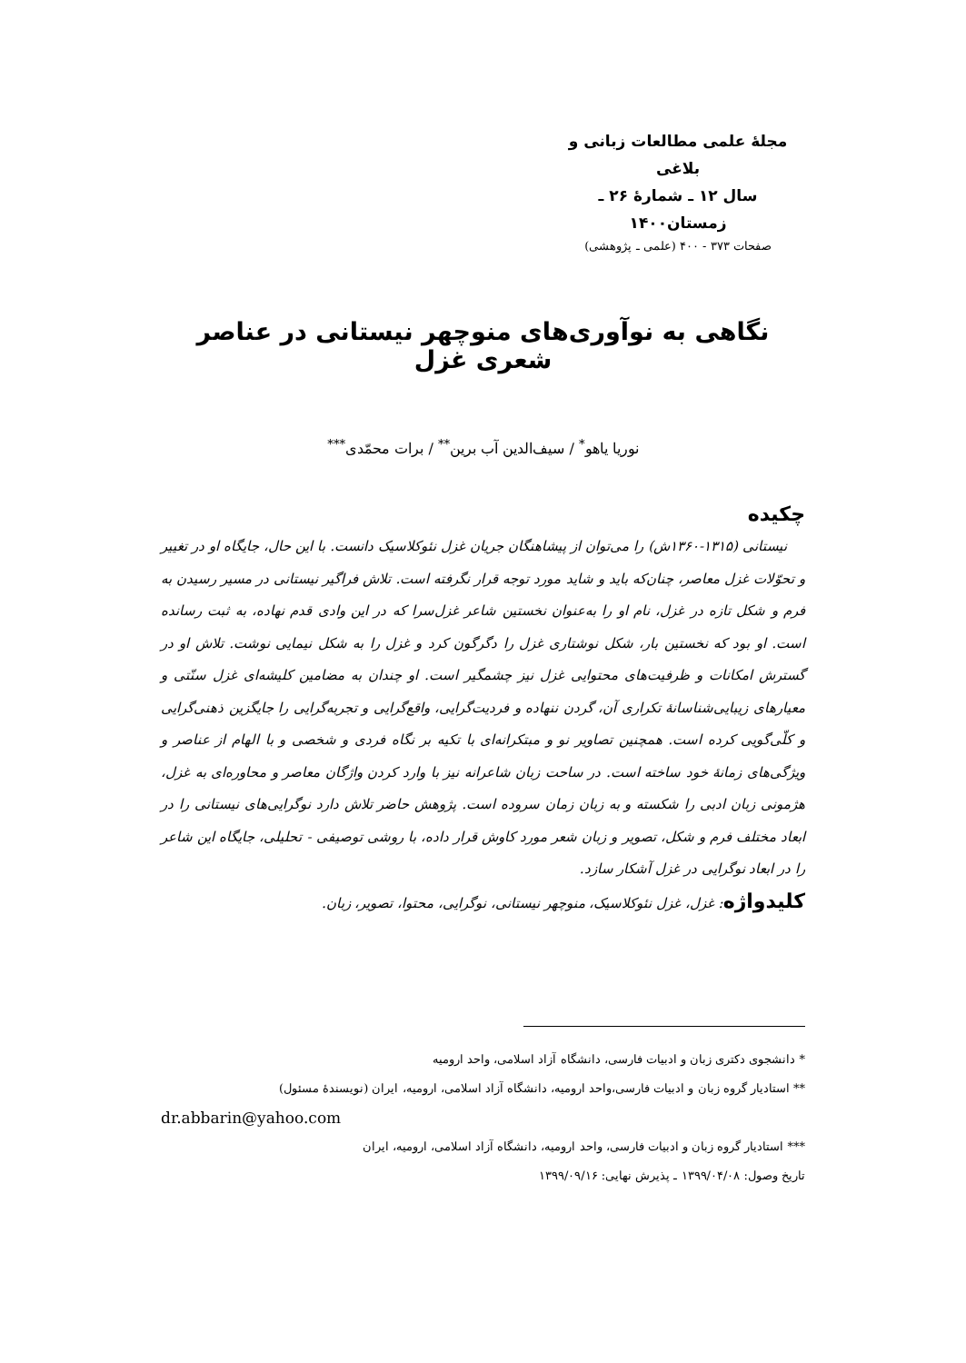مجلهٔ علمی مطالعات زبانی و بلاغی
سال ۱۲ ـ شمارهٔ ۲۶ ـ زمستان۱۴۰۰
صفحات ۳۷۳ - ۴۰۰ (علمی ـ پژوهشی)
نگاهی به نوآوری‌های منوچهر نیستانی در عناصر شعری غزل
نوریا یاهو<sup>*</sup> / سیف‌الدین آب برین<sup>**</sup> / برات محمّدی<sup>***</sup>
چکیده
نیستانی (۱۳۱۵-۱۳۶۰ش) را می‌توان از پیشاهنگان جریان غزل نئوکلاسیک دانست. با این حال، جایگاه او در تغییر و تحوّلات غزل معاصر، چنان‌که باید و شاید مورد توجه قرار نگرفته است. تلاش فراگیر نیستانی در مسیر رسیدن به فرم و شکل تازه در غزل، نام او را به‌عنوان نخستین شاعر غزل‌سرا که در این وادی قدم نهاده، به ثبت رسانده است. او بود که نخستین بار، شکل نوشتاری غزل را دگرگون کرد و غزل را به شکل نیمایی نوشت. تلاش او در گسترش امکانات و ظرفیت‌های محتوایی غزل نیز چشمگیر است. او چندان به مضامین کلیشه‌ای غزل سنّتی و معیارهای زیبایی‌شناسانهٔ تکراری آن، گردن ننهاده و فردیت‌گرایی، واقع‌گرایی و تجربه‌گرایی را جایگزین ذهنی‌گرایی و کلّی‌گویی کرده است. همچنین تصاویر نو و مبتکرانه‌ای با تکیه بر نگاه فردی و شخصی و با الهام از عناصر و ویژگی‌های زمانهٔ خود ساخته است. در ساحت زبان شاعرانه نیز با وارد کردن واژگان معاصر و محاوره‌ای به غزل، هژمونی زبان ادبی را شکسته و به زبان زمان سروده است. پژوهش حاضر تلاش دارد نوگرایی‌های نیستانی را در ابعاد مختلف فرم و شکل، تصویر و زبان شعر مورد کاوش قرار داده، با روشی توصیفی - تحلیلی، جایگاه این شاعر را در ابعاد نوگرایی در غزل آشکار سازد.
کلیدواژه: غزل، غزل نئوکلاسیک، منوچهر نیستانی، نوگرایی، محتوا، تصویر، زبان.
* دانشجوی دکتری زبان و ادبیات فارسی، دانشگاه آزاد اسلامی، واحد ارومیه
** استادیار گروه زبان و ادبیات فارسی،واحد ارومیه، دانشگاه آزاد اسلامی، ارومیه، ایران (نویسندهٔ مسئول)
dr.abbarin@yahoo.com
*** استادیار گروه زبان و ادبیات فارسی، واحد ارومیه، دانشگاه آزاد اسلامی، ارومیه، ایران
تاریخ وصول: ۱۳۹۹/۰۴/۰۸ ـ پذیرش نهایی: ۱۳۹۹/۰۹/۱۶